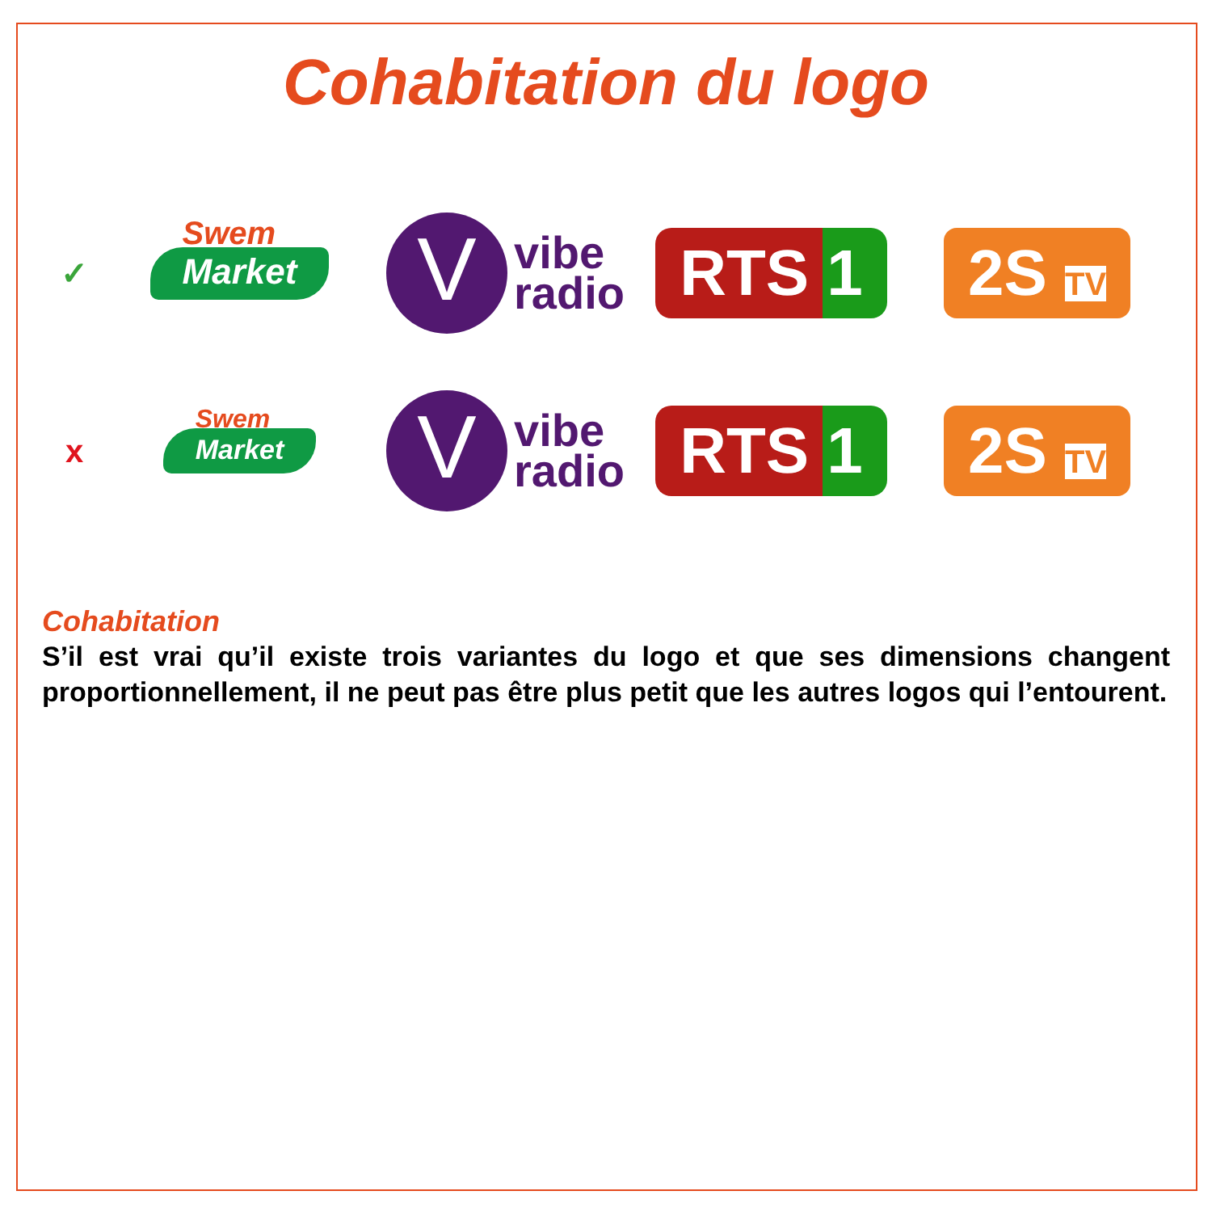Cohabitation du logo
✓
Swem
Market
V
vibe
radio
RTS 1 2S TV
x
Swem
Market
V
vibe
radio
RTS 1 2S TV
Cohabitation
S’il est vrai qu’il existe trois variantes du logo et que ses dimensions changent proportionnellement, il ne peut pas être plus petit que les autres logos qui l’entourent.